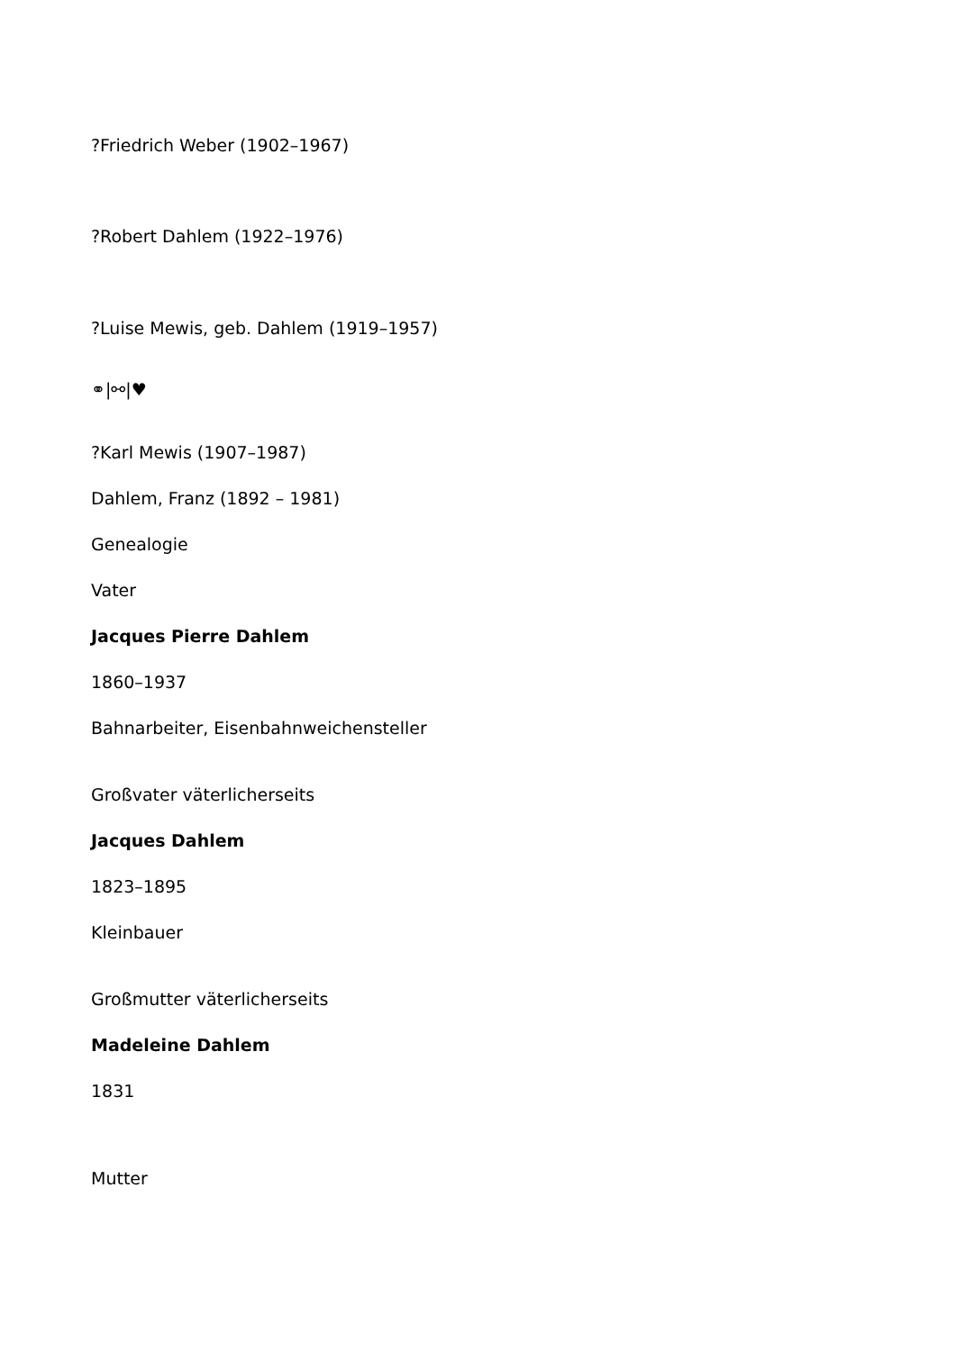?Friedrich Weber (1902–1967)
?Robert Dahlem (1922–1976)
?Luise Mewis, geb. Dahlem (1919–1957)
⚭|⚯|♥
?Karl Mewis (1907–1987)
Dahlem, Franz (1892 – 1981)
Genealogie
Vater
Jacques Pierre Dahlem
1860–1937
Bahnarbeiter, Eisenbahnweichensteller
Großvater väterlicherseits
Jacques Dahlem
1823–1895
Kleinbauer
Großmutter väterlicherseits
Madeleine Dahlem
1831
Mutter